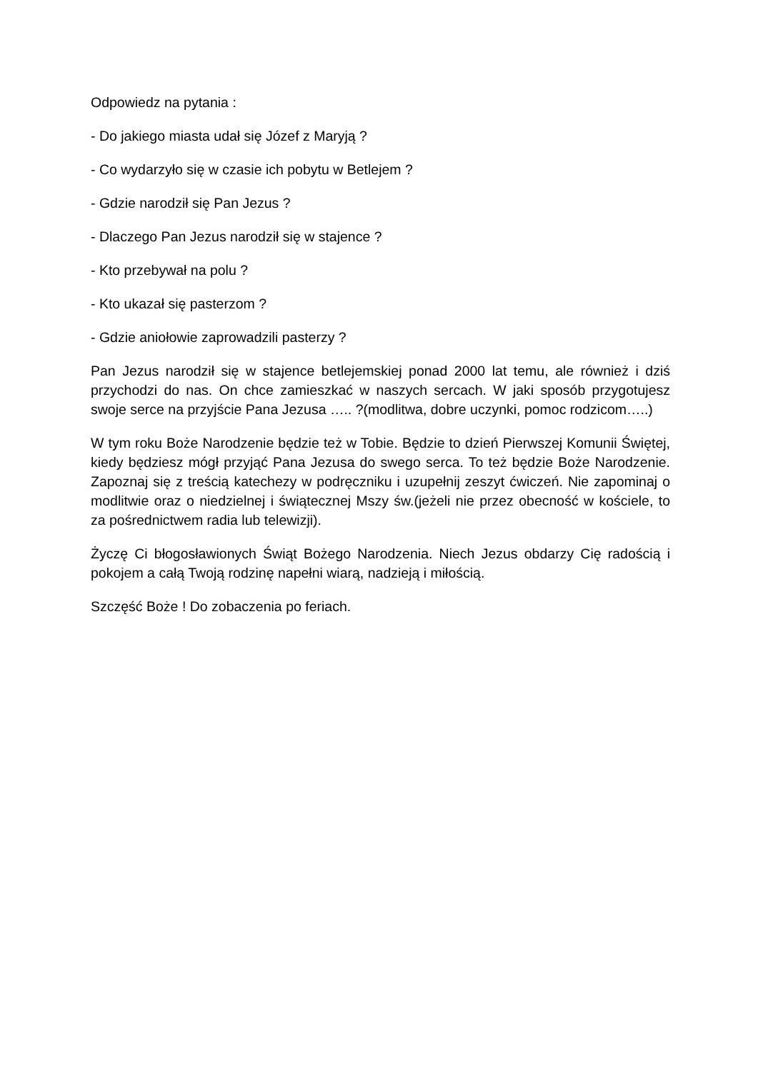Odpowiedz na pytania :
- Do jakiego miasta udał się Józef z Maryją ?
- Co wydarzyło się w czasie ich pobytu w Betlejem ?
- Gdzie narodził się Pan Jezus ?
- Dlaczego Pan Jezus narodził się w stajence ?
- Kto przebywał na polu ?
- Kto ukazał się pasterzom ?
- Gdzie aniołowie zaprowadzili pasterzy ?
Pan Jezus narodził się w stajence betlejemskiej ponad 2000 lat temu, ale również i dziś przychodzi do nas. On chce zamieszkać w naszych sercach. W jaki sposób przygotujesz swoje serce na przyjście Pana Jezusa ….. ?(modlitwa, dobre uczynki, pomoc rodzicom…..)
W tym roku Boże Narodzenie będzie też w Tobie. Będzie to dzień Pierwszej Komunii Świętej, kiedy będziesz mógł przyjąć Pana Jezusa do swego serca. To też będzie Boże Narodzenie. Zapoznaj się z treścią katechezy w podręczniku i uzupełnij zeszyt ćwiczeń. Nie zapominaj o modlitwie oraz o niedzielnej i świątecznej Mszy św.(jeżeli nie przez obecność w kościele, to za pośrednictwem radia lub telewizji).
Życzę Ci błogosławionych Świąt Bożego Narodzenia. Niech Jezus obdarzy Cię radością i pokojem a całą Twoją rodzinę napełni wiarą, nadzieją i miłością.
Szczęść Boże ! Do zobaczenia po feriach.